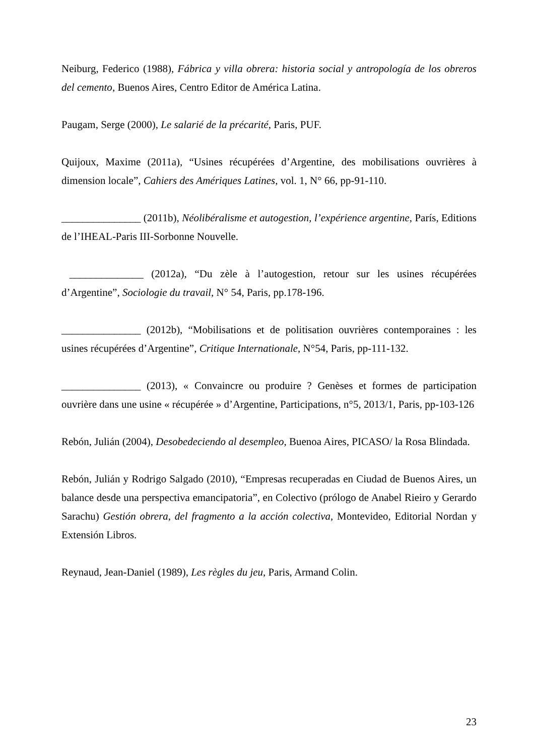Neiburg, Federico (1988), Fábrica y villa obrera: historia social y antropología de los obreros del cemento, Buenos Aires, Centro Editor de América Latina.
Paugam, Serge (2000), Le salarié de la précarité, Paris, PUF.
Quijoux, Maxime (2011a), “Usines récupérées d’Argentine, des mobilisations ouvrières à dimension locale”, Cahiers des Amériques Latines, vol. 1, N° 66, pp-91-110.
_______________ (2011b), Néolibéralisme et autogestion, l’expérience argentine, París, Editions de l’IHEAL-Paris III-Sorbonne Nouvelle.
______________ (2012a), “Du zèle à l’autogestion, retour sur les usines récupérées d’Argentine”, Sociologie du travail, N° 54, Paris, pp.178-196.
_______________ (2012b), “Mobilisations et de politisation ouvrières contemporaines : les usines récupérées d’Argentine”, Critique Internationale, N°54, Paris, pp-111-132.
_______________ (2013), « Convaincre ou produire ? Genèses et formes de participation ouvrière dans une usine « récupérée » d’Argentine, Participations, n°5, 2013/1, Paris, pp-103-126
Rebón, Julián (2004), Desobedeciendo al desempleo, Buenoa Aires, PICASO/ la Rosa Blindada.
Rebón, Julián y Rodrigo Salgado (2010), “Empresas recuperadas en Ciudad de Buenos Aires, un balance desde una perspectiva emancipatoria”, en Colectivo (prólogo de Anabel Rieiro y Gerardo Sarachu) Gestión obrera, del fragmento a la acción colectiva, Montevideo, Editorial Nordan y Extensión Libros.
Reynaud, Jean-Daniel (1989), Les règles du jeu, Paris, Armand Colin.
23